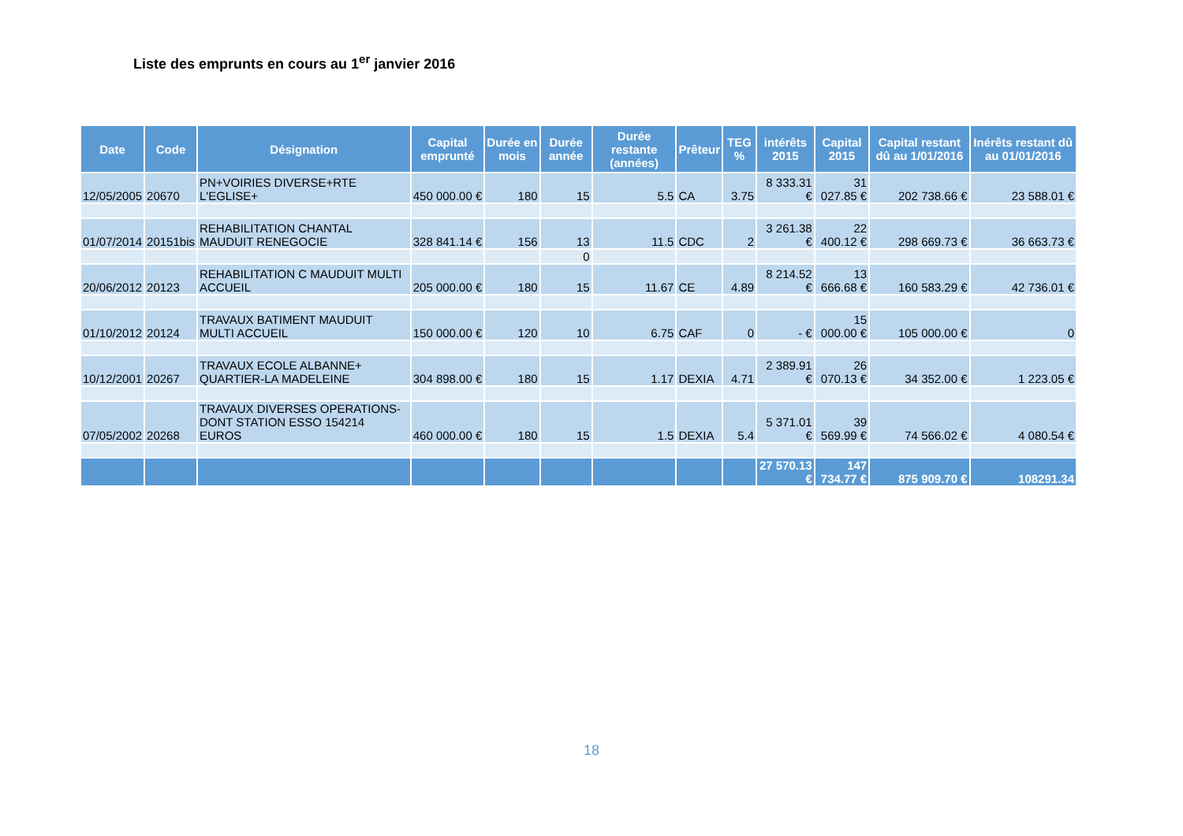Liste des emprunts en cours au 1<sup>er</sup> janvier 2016
| Date | Code | Désignation | Capital emprunté | Durée en mois | Durée année | Durée restante (années) | Prêteur | TEG % | intérêts 2015 | Capital 2015 | Capital restant dû au 1/01/2016 | Inérêts restant dû au 01/01/2016 |
| --- | --- | --- | --- | --- | --- | --- | --- | --- | --- | --- | --- | --- |
| 12/05/2005 | 20670 | PN+VOIRIES DIVERSE+RTE L'EGLISE+ | 450 000.00 € | 180 | 15 | 5.5 | CA | 3.75 | 8 333.31 € | 31 027.85 € | 202 738.66 € | 23 588.01 € |
| 01/07/2014 | 20151bis | REHABILITATION CHANTAL MAUDUIT RENEGOCIE | 328 841.14 € | 156 | 13 | 11.5 | CDC | 2 | 3 261.38 € | 22 400.12 € | 298 669.73 € | 36 663.73 € |
| | | | | | 0 | | | | | | | |
| 20/06/2012 | 20123 | REHABILITATION C MAUDUIT MULTI ACCUEIL | 205 000.00 € | 180 | 15 | 11.67 | CE | 4.89 | 8 214.52 € | 13 666.68 € | 160 583.29 € | 42 736.01 € |
| 01/10/2012 | 20124 | TRAVAUX BATIMENT MAUDUIT MULTI ACCUEIL | 150 000.00 € | 120 | 10 | 6.75 | CAF | 0 | - € | 15 000.00 € | 105 000.00 € | 0 |
| 10/12/2001 | 20267 | TRAVAUX ECOLE ALBANNE+ QUARTIER-LA MADELEINE | 304 898.00 € | 180 | 15 | 1.17 | DEXIA | 4.71 | 2 389.91 € | 26 070.13 € | 34 352.00 € | 1 223.05 € |
| 07/05/2002 | 20268 | TRAVAUX DIVERSES OPERATIONS-DONT STATION ESSO 154214 EUROS | 460 000.00 € | 180 | 15 | 1.5 | DEXIA | 5.4 | 5 371.01 € | 39 569.99 € | 74 566.02 € | 4 080.54 € |
| | | | | | | | | | 27 570.13 € | 147 734.77 € | 875 909.70 € | 108291.34 |
18